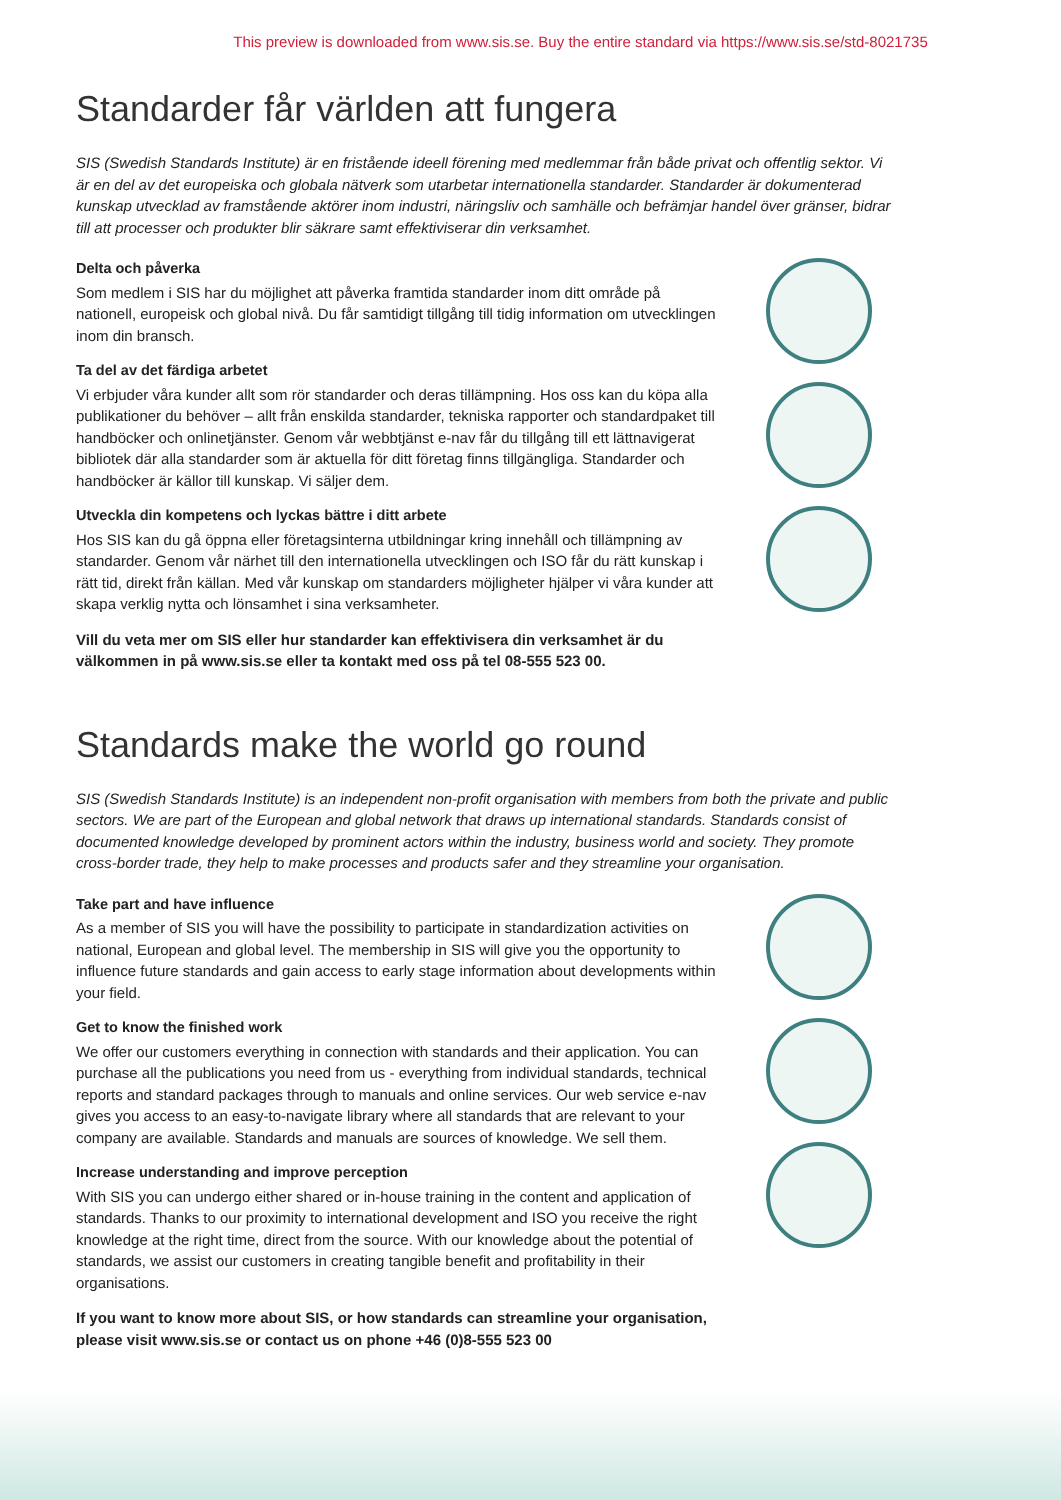This preview is downloaded from www.sis.se. Buy the entire standard via https://www.sis.se/std-8021735
Standarder får världen att fungera
SIS (Swedish Standards Institute) är en fristående ideell förening med medlemmar från både privat och offentlig sektor. Vi är en del av det europeiska och globala nätverk som utarbetar internationella standarder. Standarder är dokumenterad kunskap utvecklad av framstående aktörer inom industri, näringsliv och samhälle och befrämjar handel över gränser, bidrar till att processer och produkter blir säkrare samt effektiviserar din verksamhet.
Delta och påverka
Som medlem i SIS har du möjlighet att påverka framtida standarder inom ditt område på nationell, europeisk och global nivå. Du får samtidigt tillgång till tidig information om utvecklingen inom din bransch.
Ta del av det färdiga arbetet
Vi erbjuder våra kunder allt som rör standarder och deras tillämpning. Hos oss kan du köpa alla publikationer du behöver – allt från enskilda standarder, tekniska rapporter och standardpaket till handböcker och onlinetjänster. Genom vår webbtjänst e-nav får du tillgång till ett lättnavigerat bibliotek där alla standarder som är aktuella för ditt företag finns tillgängliga. Standarder och handböcker är källor till kunskap. Vi säljer dem.
Utveckla din kompetens och lyckas bättre i ditt arbete
Hos SIS kan du gå öppna eller företagsinterna utbildningar kring innehåll och tillämpning av standarder. Genom vår närhet till den internationella utvecklingen och ISO får du rätt kunskap i rätt tid, direkt från källan. Med vår kunskap om standarders möjligheter hjälper vi våra kunder att skapa verklig nytta och lönsamhet i sina verksamheter.
Vill du veta mer om SIS eller hur standarder kan effektivisera din verksamhet är du välkommen in på www.sis.se eller ta kontakt med oss på tel 08-555 523 00.
Standards make the world go round
SIS (Swedish Standards Institute) is an independent non-profit organisation with members from both the private and public sectors. We are part of the European and global network that draws up international standards. Standards consist of documented knowledge developed by prominent actors within the industry, business world and society. They promote cross-border trade, they help to make processes and products safer and they streamline your organisation.
Take part and have influence
As a member of SIS you will have the possibility to participate in standardization activities on national, European and global level. The membership in SIS will give you the opportunity to influence future standards and gain access to early stage information about developments within your field.
Get to know the finished work
We offer our customers everything in connection with standards and their application. You can purchase all the publications you need from us - everything from individual standards, technical reports and standard packages through to manuals and online services. Our web service e-nav gives you access to an easy-to-navigate library where all standards that are relevant to your company are available. Standards and manuals are sources of knowledge. We sell them.
Increase understanding and improve perception
With SIS you can undergo either shared or in-house training in the content and application of standards. Thanks to our proximity to international development and ISO you receive the right knowledge at the right time, direct from the source. With our knowledge about the potential of standards, we assist our customers in creating tangible benefit and profitability in their organisations.
If you want to know more about SIS, or how standards can streamline your organisation, please visit www.sis.se or contact us on phone +46 (0)8-555 523 00